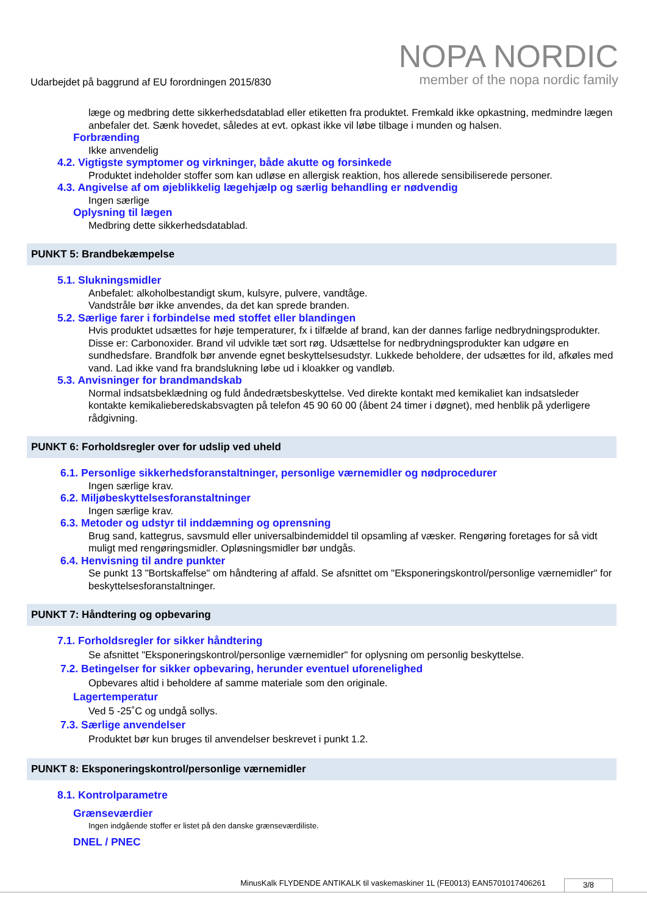Udarbejdet på baggrund af EU forordningen 2015/830
NOPA NORDIC
member of the nopa nordic family
læge og medbring dette sikkerhedsdatablad eller etiketten fra produktet. Fremkald ikke opkastning, medmindre lægen anbefaler det. Sænk hovedet, således at evt. opkast ikke vil løbe tilbage i munden og halsen.
Forbrænding
Ikke anvendelig
4.2. Vigtigste symptomer og virkninger, både akutte og forsinkede
Produktet indeholder stoffer som kan udløse en allergisk reaktion, hos allerede sensibiliserede personer.
4.3. Angivelse af om øjeblikkelig lægehjælp og særlig behandling er nødvendig
Ingen særlige
Oplysning til lægen
Medbring dette sikkerhedsdatablad.
PUNKT 5: Brandbekæmpelse
5.1. Slukningsmidler
Anbefalet: alkoholbestandigt skum, kulsyre, pulvere, vandtåge.
Vandstråle bør ikke anvendes, da det kan sprede branden.
5.2. Særlige farer i forbindelse med stoffet eller blandingen
Hvis produktet udsættes for høje temperaturer, fx i tilfælde af brand, kan der dannes farlige nedbrydningsprodukter. Disse er: Carbonoxider. Brand vil udvikle tæt sort røg. Udsættelse for nedbrydningsprodukter kan udgøre en sundhedsfare. Brandfolk bør anvende egnet beskyttelsesudstyr. Lukkede beholdere, der udsættes for ild, afkøles med vand. Lad ikke vand fra brandslukning løbe ud i kloakker og vandløb.
5.3. Anvisninger for brandmandskab
Normal indsatsbeklædning og fuld åndedrætsbeskyttelse. Ved direkte kontakt med kemikaliet kan indsatsleder kontakte kemikalieberedskabsvagten på telefon 45 90 60 00 (åbent 24 timer i døgnet), med henblik på yderligere rådgivning.
PUNKT 6: Forholdsregler over for udslip ved uheld
6.1. Personlige sikkerhedsforanstaltninger, personlige værnemidler og nødprocedurer
Ingen særlige krav.
6.2. Miljøbeskyttelsesforanstaltninger
Ingen særlige krav.
6.3. Metoder og udstyr til inddæmning og oprensning
Brug sand, kattegrus, savsmuld eller universalbindemiddel til opsamling af væsker. Rengøring foretages for så vidt muligt med rengøringsmidler. Opløsningsmidler bør undgås.
6.4. Henvisning til andre punkter
Se punkt 13 "Bortskaffelse" om håndtering af affald. Se afsnittet om "Eksponeringskontrol/personlige værnemidler" for beskyttelsesforanstaltninger.
PUNKT 7: Håndtering og opbevaring
7.1. Forholdsregler for sikker håndtering
Se afsnittet "Eksponeringskontrol/personlige værnemidler" for oplysning om personlig beskyttelse.
7.2. Betingelser for sikker opbevaring, herunder eventuel uforenelighed
Opbevares altid i beholdere af samme materiale som den originale.
Lagertemperatur
Ved 5 -25˚C og undgå sollys.
7.3. Særlige anvendelser
Produktet bør kun bruges til anvendelser beskrevet i punkt 1.2.
PUNKT 8: Eksponeringskontrol/personlige værnemidler
8.1. Kontrolparametre
Grænseværdier
Ingen indgående stoffer er listet på den danske grænseværdiliste.
DNEL / PNEC
MinusKalk FLYDENDE ANTIKALK til vaskemaskiner 1L (FE0013) EAN5701017406261 3/8